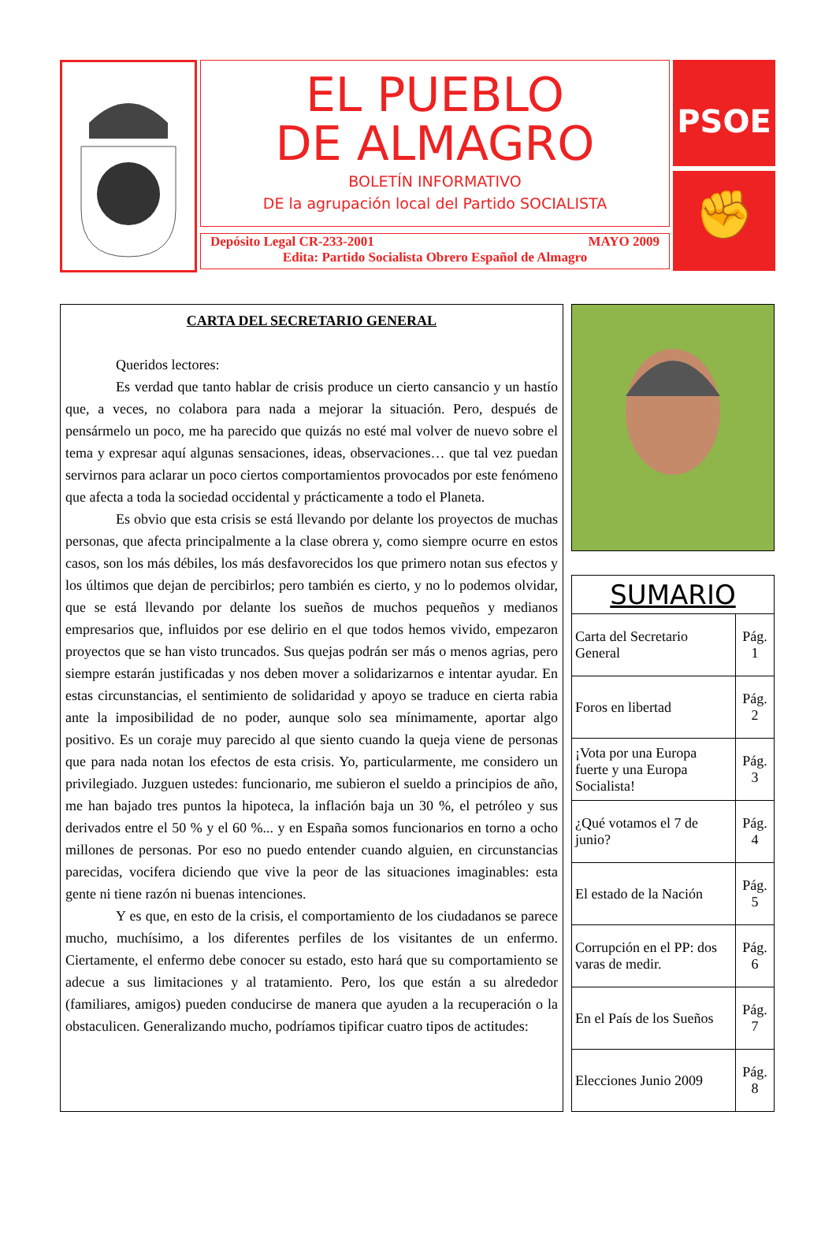EL PUEBLO
DE ALMAGRO
BOLETÍN INFORMATIVO
DE la agrupación local del Partido SOCIALISTA
Depósito Legal CR-233-2001 MAYO 2009
Edita: Partido Socialista Obrero Español de Almagro
PSOE
✊
CARTA DEL SECRETARIO GENERAL
Queridos lectores:
Es verdad que tanto hablar de crisis produce un cierto cansancio y un hastío que, a veces, no colabora para nada a mejorar la situación. Pero, después de pensármelo un poco, me ha parecido que quizás no esté mal volver de nuevo sobre el tema y expresar aquí algunas sensaciones, ideas, observaciones… que tal vez puedan servirnos para aclarar un poco ciertos comportamientos provocados por este fenómeno que afecta a toda la sociedad occidental y prácticamente a todo el Planeta.
Es obvio que esta crisis se está llevando por delante los proyectos de muchas personas, que afecta principalmente a la clase obrera y, como siempre ocurre en estos casos, son los más débiles, los más desfavorecidos los que primero notan sus efectos y los últimos que dejan de percibirlos; pero también es cierto, y no lo podemos olvidar, que se está llevando por delante los sueños de muchos pequeños y medianos empresarios que, influidos por ese delirio en el que todos hemos vivido, empezaron proyectos que se han visto truncados. Sus quejas podrán ser más o menos agrias, pero siempre estarán justificadas y nos deben mover a solidarizarnos e intentar ayudar. En estas circunstancias, el sentimiento de solidaridad y apoyo se traduce en cierta rabia ante la imposibilidad de no poder, aunque solo sea mínimamente, aportar algo positivo. Es un coraje muy parecido al que siento cuando la queja viene de personas que para nada notan los efectos de esta crisis. Yo, particularmente, me considero un privilegiado. Juzguen ustedes: funcionario, me subieron el sueldo a principios de año, me han bajado tres puntos la hipoteca, la inflación baja un 30 %, el petróleo y sus derivados entre el 50 % y el 60 %... y en España somos funcionarios en torno a ocho millones de personas. Por eso no puedo entender cuando alguien, en circunstancias parecidas, vocifera diciendo que vive la peor de las situaciones imaginables: esta gente ni tiene razón ni buenas intenciones.
Y es que, en esto de la crisis, el comportamiento de los ciudadanos se parece mucho, muchísimo, a los diferentes perfiles de los visitantes de un enfermo. Ciertamente, el enfermo debe conocer su estado, esto hará que su comportamiento se adecue a sus limitaciones y al tratamiento. Pero, los que están a su alrededor (familiares, amigos) pueden conducirse de manera que ayuden a la recuperación o la obstaculicen. Generalizando mucho, podríamos tipificar cuatro tipos de actitudes:
| SUMARIO | |
| --- | --- |
| Carta del Secretario General | Pág. 1 |
| Foros en libertad | Pág. 2 |
| ¡Vota por una Europa fuerte y una Europa Socialista! | Pág. 3 |
| ¿Qué votamos el 7 de junio? | Pág. 4 |
| El estado de la Nación | Pág. 5 |
| Corrupción en el PP: dos varas de medir. | Pág. 6 |
| En el País de los Sueños | Pág. 7 |
| Elecciones Junio 2009 | Pág. 8 |